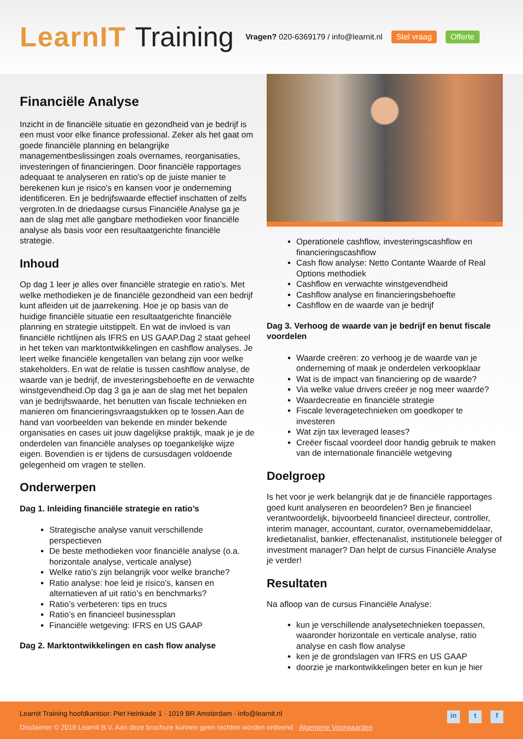LearnIT Training
Vragen? 020-6369179 / info@learnit.nl Stel vraag Offerte
Financiële Analyse
Inzicht in de financiële situatie en gezondheid van je bedrijf is een must voor elke finance professional. Zeker als het gaat om goede financiële planning en belangrijke managementbeslissingen zoals overnames, reorganisaties, investeringen of financieringen. Door financiële rapportages adequaat te analyseren en ratio’s op de juiste manier te berekenen kun je risico's en kansen voor je onderneming identificeren. En je bedrijfswaarde effectief inschatten of zelfs vergroten.In de driedaagse cursus Financiële Analyse ga je aan de slag met alle gangbare methodieken voor financiële analyse als basis voor een resultaatgerichte financiële strategie.
Inhoud
Op dag 1 leer je alles over financiële strategie en ratio’s. Met welke methodieken je de financiële gezondheid van een bedrijf kunt afleiden uit de jaarrekening. Hoe je op basis van de huidige financiële situatie een resultaatgerichte financiële planning en strategie uitstippelt. En wat de invloed is van financiële richtlijnen als IFRS en US GAAP.Dag 2 staat geheel in het teken van marktontwikkelingen en cashflow analyses. Je leert welke financiële kengetallen van belang zijn voor welke stakeholders. En wat de relatie is tussen cashflow analyse, de waarde van je bedrijf, de investeringsbehoefte en de verwachte winstgevendheid.Op dag 3 ga je aan de slag met het bepalen van je bedrijfswaarde, het benutten van fiscale technieken en manieren om financieringsvraagstukken op te lossen.Aan de hand van voorbeelden van bekende en minder bekende organisaties en cases uit jouw dagelijkse praktijk, maak je je de onderdelen van financiële analyses op toegankelijke wijze eigen. Bovendien is er tijdens de cursusdagen voldoende gelegenheid om vragen te stellen.
Onderwerpen
Dag 1. Inleiding financiële strategie en ratio’s
Strategische analyse vanuit verschillende perspectieven
De beste methodieken voor financiële analyse (o.a. horizontale analyse, verticale analyse)
Welke ratio’s zijn belangrijk voor welke branche?
Ratio analyse: hoe leid je risico’s, kansen en alternatieven af uit ratio’s en benchmarks?
Ratio’s verbeteren: tips en trucs
Ratio’s en financieel businessplan
Financiële wetgeving: IFRS en US GAAP
Dag 2. Marktontwikkelingen en cash flow analyse
Operationele cashflow, investeringscashflow en financieringscashflow
Cash flow analyse: Netto Contante Waarde of Real Options methodiek
Cashflow en verwachte winstgevendheid
Cashflow analyse en financieringsbehoefte
Cashflow en de waarde van je bedrijf
Dag 3. Verhoog de waarde van je bedrijf en benut fiscale voordelen
Waarde creëren: zo verhoog je de waarde van je onderneming of maak je onderdelen verkoopklaar
Wat is de impact van financiering op de waarde?
Via welke value drivers creëer je nog meer waarde?
Waardecreatie en financiële strategie
Fiscale leveragetechnieken om goedkoper te investeren
Wat zijn tax leveraged leases?
Creëer fiscaal voordeel door handig gebruik te maken van de internationale financiële wetgeving
Doelgroep
Is het voor je werk belangrijk dat je de financiële rapportages goed kunt analyseren en beoordelen? Ben je financieel verantwoordelijk, bijvoorbeeld financieel directeur, controller, interim manager, accountant, curator, overnamebemiddelaar, kredietanalist, bankier, effectenanalist, institutionele belegger of investment manager? Dan helpt de cursus Financiële Analyse je verder!
Resultaten
Na afloop van de cursus Financiële Analyse:
kun je verschillende analysetechnieken toepassen, waaronder horizontale en verticale analyse, ratio analyse en cash flow analyse
ken je de grondslagen van IFRS en US GAAP
doorzie je markontwikkelingen beter en kun je hier
Learnit Training hoofdkantoor: Piet Heinkade 1 · 1019 BR Amsterdam · info@learnit.nl
Disclaimer © 2018 Learnit B.V. Aan deze brochure kunnen geen rechten worden ontleend · Algemene Voorwaarden
in t f